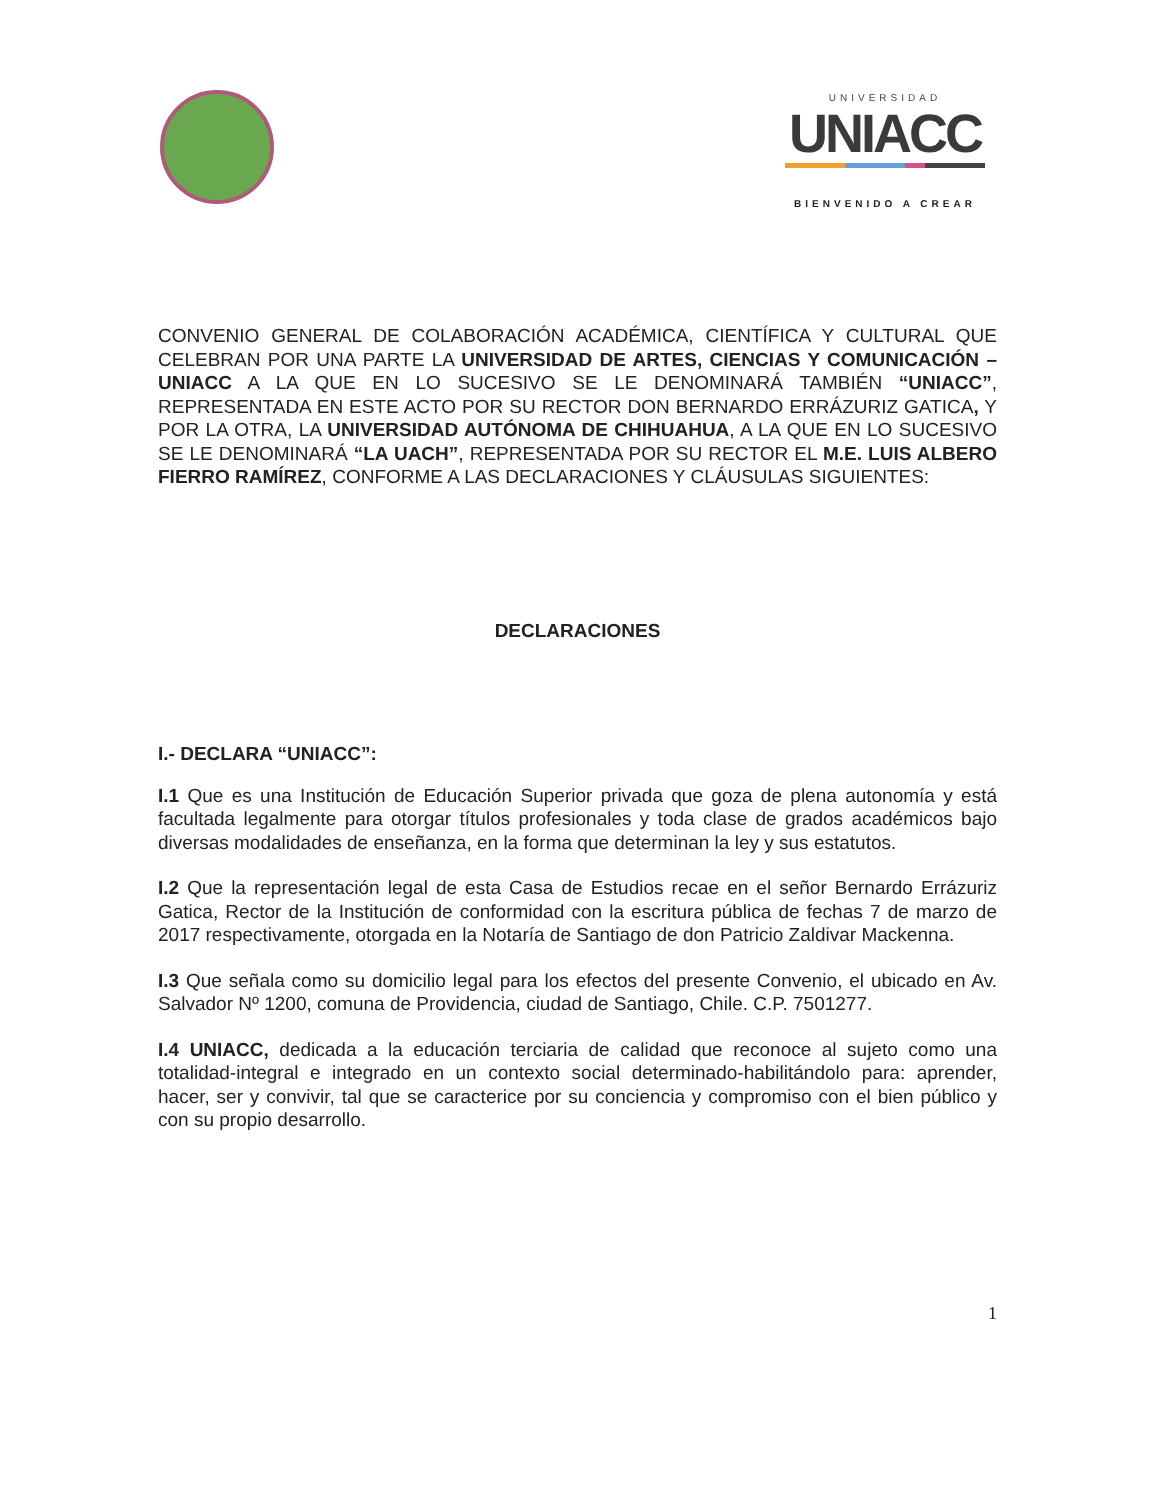UNIVERSIDAD
UNIACC
BIENVENIDO A CREAR
CONVENIO GENERAL DE COLABORACIÓN ACADÉMICA, CIENTÍFICA Y CULTURAL QUE CELEBRAN POR UNA PARTE LA UNIVERSIDAD DE ARTES, CIENCIAS Y COMUNICACIÓN – UNIACC A LA QUE EN LO SUCESIVO SE LE DENOMINARÁ TAMBIÉN “UNIACC”, REPRESENTADA EN ESTE ACTO POR SU RECTOR DON BERNARDO ERRÁZURIZ GATICA, Y POR LA OTRA, LA UNIVERSIDAD AUTÓNOMA DE CHIHUAHUA, A LA QUE EN LO SUCESIVO SE LE DENOMINARÁ “LA UACH”, REPRESENTADA POR SU RECTOR EL M.E. LUIS ALBERO FIERRO RAMÍREZ, CONFORME A LAS DECLARACIONES Y CLÁUSULAS SIGUIENTES:
DECLARACIONES
I.- DECLARA “UNIACC”:
I.1 Que es una Institución de Educación Superior privada que goza de plena autonomía y está facultada legalmente para otorgar títulos profesionales y toda clase de grados académicos bajo diversas modalidades de enseñanza, en la forma que determinan la ley y sus estatutos.
I.2 Que la representación legal de esta Casa de Estudios recae en el señor Bernardo Errázuriz Gatica, Rector de la Institución de conformidad con la escritura pública de fechas 7 de marzo de 2017 respectivamente, otorgada en la Notaría de Santiago de don Patricio Zaldivar Mackenna.
I.3 Que señala como su domicilio legal para los efectos del presente Convenio, el ubicado en Av. Salvador Nº 1200, comuna de Providencia, ciudad de Santiago, Chile. C.P. 7501277.
I.4 UNIACC, dedicada a la educación terciaria de calidad que reconoce al sujeto como una totalidad-integral e integrado en un contexto social determinado-habilitándolo para: aprender, hacer, ser y convivir, tal que se caracterice por su conciencia y compromiso con el bien público y con su propio desarrollo.
1